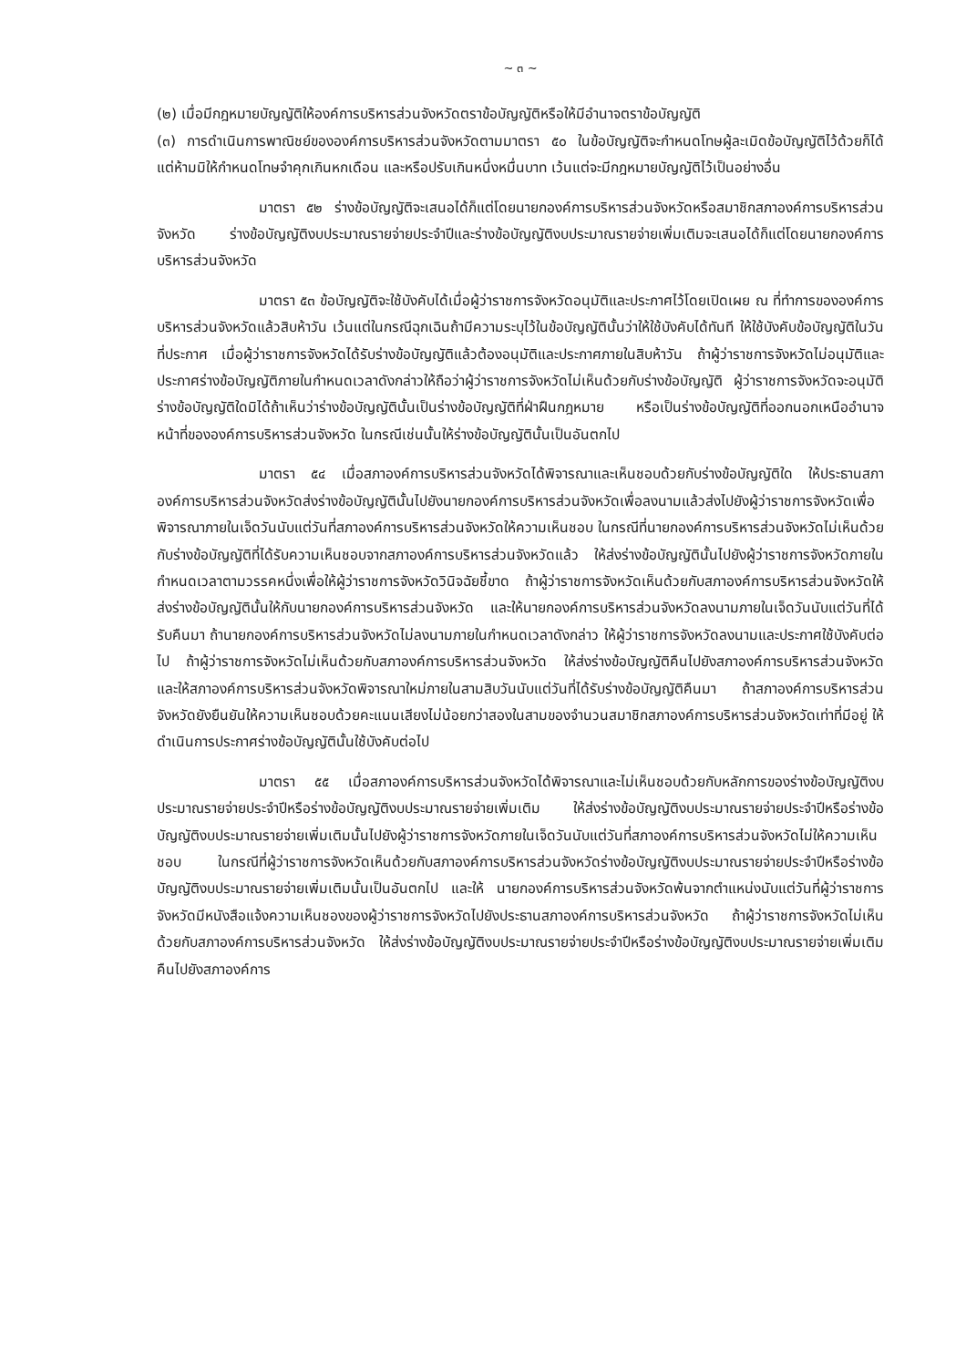~ ๓ ~
(๒) เมื่อมีกฎหมายบัญญัติให้องค์การบริหารส่วนจังหวัดตราข้อบัญญัติหรือให้มีอำนาจตราข้อบัญญัติ
(๓) การดำเนินการพาณิชย์ขององค์การบริหารส่วนจังหวัดตามมาตรา ๕๐ ในข้อบัญญัติจะกำหนดโทษผู้ละเมิดข้อบัญญัติไว้ด้วยก็ได้ แต่ห้ามมิให้กำหนดโทษจำคุกเกินหกเดือน และหรือปรับเกินหนึ่งหมื่นบาท เว้นแต่จะมีกฎหมายบัญญัติไว้เป็นอย่างอื่น
มาตรา ๕๒ ร่างข้อบัญญัติจะเสนอได้ก็แต่โดยนายกองค์การบริหารส่วนจังหวัดหรือสมาชิกสภาองค์การบริหารส่วนจังหวัด ร่างข้อบัญญัติงบประมาณรายจ่ายประจำปีและร่างข้อบัญญัติงบประมาณรายจ่ายเพิ่มเติมจะเสนอได้ก็แต่โดยนายกองค์การบริหารส่วนจังหวัด
มาตรา ๕๓ ข้อบัญญัติจะใช้บังคับได้เมื่อผู้ว่าราชการจังหวัดอนุมัติและประกาศไว้โดยเปิดเผย ณ ที่ทำการขององค์การบริหารส่วนจังหวัดแล้วสิบห้าวัน เว้นแต่ในกรณีฉุกเฉินถ้ามีความระบุไว้ในข้อบัญญัตินั้นว่าให้ใช้บังคับได้ทันที ให้ใช้บังคับข้อบัญญัติในวันที่ประกาศ เมื่อผู้ว่าราชการจังหวัดได้รับร่างข้อบัญญัติแล้วต้องอนุมัติและประกาศภายในสิบห้าวัน ถ้าผู้ว่าราชการจังหวัดไม่อนุมัติและประกาศร่างข้อบัญญัติภายในกำหนดเวลาดังกล่าวให้ถือว่าผู้ว่าราชการจังหวัดไม่เห็นด้วยกับร่างข้อบัญญัติ ผู้ว่าราชการจังหวัดจะอนุมัติร่างข้อบัญญัติใดมิได้ถ้าเห็นว่าร่างข้อบัญญัตินั้นเป็นร่างข้อบัญญัติที่ฝ่าฝืนกฎหมาย หรือเป็นร่างข้อบัญญัติที่ออกนอกเหนืออำนาจหน้าที่ขององค์การบริหารส่วนจังหวัด ในกรณีเช่นนั้นให้ร่างข้อบัญญัตินั้นเป็นอันตกไป
มาตรา ๕๔ เมื่อสภาองค์การบริหารส่วนจังหวัดได้พิจารณาและเห็นชอบด้วยกับร่างข้อบัญญัติใด ให้ประธานสภาองค์การบริหารส่วนจังหวัดส่งร่างข้อบัญญัตินั้นไปยังนายกองค์การบริหารส่วนจังหวัดเพื่อลงนามแล้วส่งไปยังผู้ว่าราชการจังหวัดเพื่อพิจารณาภายในเจ็ดวันนับแต่วันที่สภาองค์การบริหารส่วนจังหวัดให้ความเห็นชอบ ในกรณีที่นายกองค์การบริหารส่วนจังหวัดไม่เห็นด้วยกับร่างข้อบัญญัติที่ได้รับความเห็นชอบจากสภาองค์การบริหารส่วนจังหวัดแล้ว ให้ส่งร่างข้อบัญญัตินั้นไปยังผู้ว่าราชการจังหวัดภายในกำหนดเวลาตามวรรคหนึ่งเพื่อให้ผู้ว่าราชการจังหวัดวินิจฉัยชี้ขาด ถ้าผู้ว่าราชการจังหวัดเห็นด้วยกับสภาองค์การบริหารส่วนจังหวัดให้ส่งร่างข้อบัญญัตินั้นให้กับนายกองค์การบริหารส่วนจังหวัด และให้นายกองค์การบริหารส่วนจังหวัดลงนามภายในเจ็ดวันนับแต่วันที่ได้รับคืนมา ถ้านายกองค์การบริหารส่วนจังหวัดไม่ลงนามภายในกำหนดเวลาดังกล่าว ให้ผู้ว่าราชการจังหวัดลงนามและประกาศใช้บังคับต่อไป ถ้าผู้ว่าราชการจังหวัดไม่เห็นด้วยกับสภาองค์การบริหารส่วนจังหวัด ให้ส่งร่างข้อบัญญัติคืนไปยังสภาองค์การบริหารส่วนจังหวัด และให้สภาองค์การบริหารส่วนจังหวัดพิจารณาใหม่ภายในสามสิบวันนับแต่วันที่ได้รับร่างข้อบัญญัติคืนมา ถ้าสภาองค์การบริหารส่วนจังหวัดยังยืนยันให้ความเห็นชอบด้วยคะแนนเสียงไม่น้อยกว่าสองในสามของจำนวนสมาชิกสภาองค์การบริหารส่วนจังหวัดเท่าที่มีอยู่ ให้ดำเนินการประกาศร่างข้อบัญญัตินั้นใช้บังคับต่อไป
มาตรา ๕๕ เมื่อสภาองค์การบริหารส่วนจังหวัดได้พิจารณาและไม่เห็นชอบด้วยกับหลักการของร่างข้อบัญญัติงบประมาณรายจ่ายประจำปีหรือร่างข้อบัญญัติงบประมาณรายจ่ายเพิ่มเติม ให้ส่งร่างข้อบัญญัติงบประมาณรายจ่ายประจำปีหรือร่างข้อบัญญัติงบประมาณรายจ่ายเพิ่มเติมนั้นไปยังผู้ว่าราชการจังหวัดภายในเจ็ดวันนับแต่วันที่สภาองค์การบริหารส่วนจังหวัดไม่ให้ความเห็นชอบ ในกรณีที่ผู้ว่าราชการจังหวัดเห็นด้วยกับสภาองค์การบริหารส่วนจังหวัดร่างข้อบัญญัติงบประมาณรายจ่ายประจำปีหรือร่างข้อบัญญัติงบประมาณรายจ่ายเพิ่มเติมนั้นเป็นอันตกไป และให้ นายกองค์การบริหารส่วนจังหวัดพ้นจากตำแหน่งนับแต่วันที่ผู้ว่าราชการจังหวัดมีหนังสือแจ้งความเห็นชองของผู้ว่าราชการจังหวัดไปยังประธานสภาองค์การบริหารส่วนจังหวัด ถ้าผู้ว่าราชการจังหวัดไม่เห็นด้วยกับสภาองค์การบริหารส่วนจังหวัด ให้ส่งร่างข้อบัญญัติงบประมาณรายจ่ายประจำปีหรือร่างข้อบัญญัติงบประมาณรายจ่ายเพิ่มเติมคืนไปยังสภาองค์การ